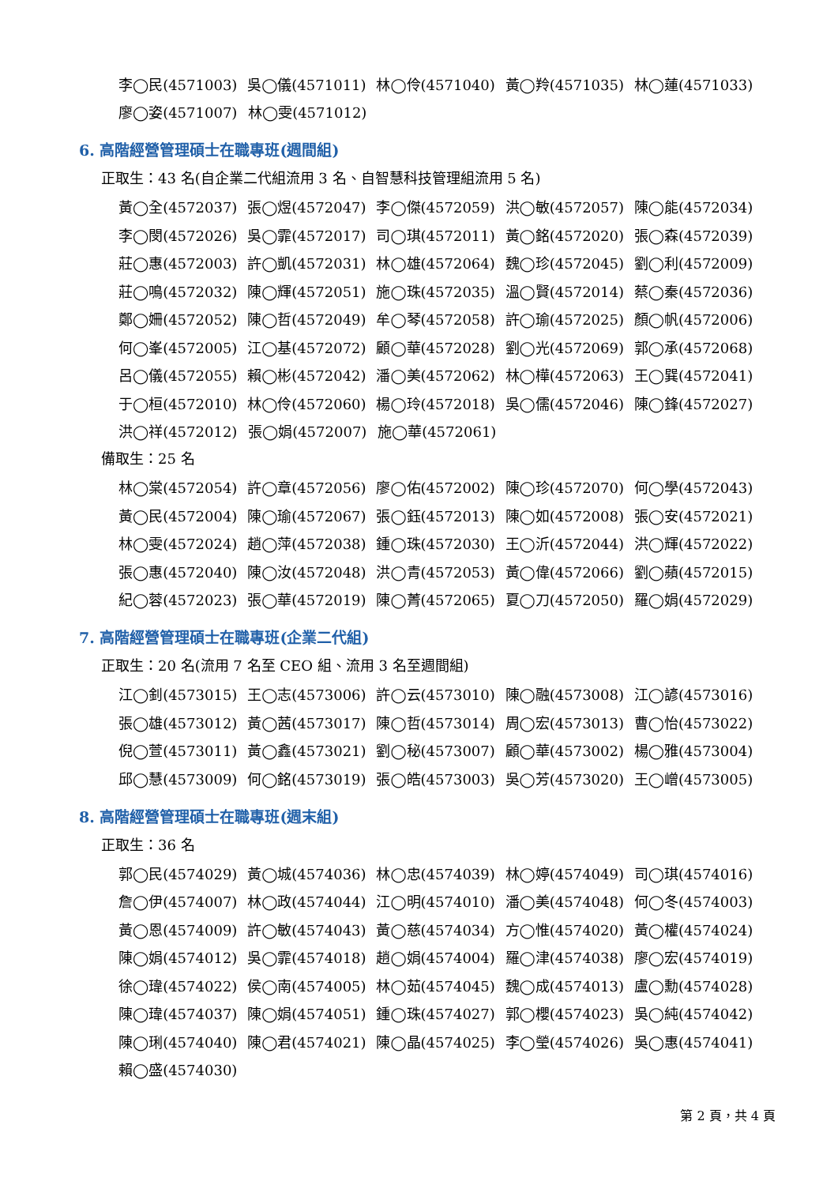李◯民(4571003) 吳◯儀(4571011) 林◯伶(4571040) 黃◯羚(4571035) 林◯蓮(4571033)
廖◯姿(4571007) 林◯雯(4571012)
6. 高階經營管理碩士在職專班(週間組)
正取生：43 名(自企業二代組流用 3 名、自智慧科技管理組流用 5 名)
黃◯全(4572037) 張◯煜(4572047) 李◯傑(4572059) 洪◯敏(4572057) 陳◯能(4572034)
李◯閔(4572026) 吳◯霏(4572017) 司◯琪(4572011) 黃◯銘(4572020) 張◯森(4572039)
莊◯惠(4572003) 許◯凱(4572031) 林◯雄(4572064) 魏◯珍(4572045) 劉◯利(4572009)
莊◯鳴(4572032) 陳◯輝(4572051) 施◯珠(4572035) 溫◯賢(4572014) 蔡◯秦(4572036)
鄭◯姍(4572052) 陳◯哲(4572049) 牟◯琴(4572058) 許◯瑜(4572025) 顏◯帆(4572006)
何◯峯(4572005) 江◯基(4572072) 顧◯華(4572028) 劉◯光(4572069) 郭◯承(4572068)
呂◯儀(4572055) 賴◯彬(4572042) 潘◯美(4572062) 林◯樺(4572063) 王◯巽(4572041)
于◯桓(4572010) 林◯伶(4572060) 楊◯玲(4572018) 吳◯儒(4572046) 陳◯鋒(4572027)
洪◯祥(4572012) 張◯娟(4572007) 施◯華(4572061)
備取生：25 名
林◯棠(4572054) 許◯章(4572056) 廖◯佑(4572002) 陳◯珍(4572070) 何◯學(4572043)
黃◯民(4572004) 陳◯瑜(4572067) 張◯鈺(4572013) 陳◯如(4572008) 張◯安(4572021)
林◯雯(4572024) 趙◯萍(4572038) 鍾◯珠(4572030) 王◯沂(4572044) 洪◯輝(4572022)
張◯惠(4572040) 陳◯汝(4572048) 洪◯青(4572053) 黃◯偉(4572066) 劉◯蘋(4572015)
紀◯蓉(4572023) 張◯華(4572019) 陳◯菁(4572065) 夏◯刀(4572050) 羅◯娟(4572029)
7. 高階經營管理碩士在職專班(企業二代組)
正取生：20 名(流用 7 名至 CEO 組、流用 3 名至週間組)
江◯釗(4573015) 王◯志(4573006) 許◯云(4573010) 陳◯融(4573008) 江◯諺(4573016)
張◯雄(4573012) 黃◯茜(4573017) 陳◯哲(4573014) 周◯宏(4573013) 曹◯怡(4573022)
倪◯萱(4573011) 黃◯鑫(4573021) 劉◯秘(4573007) 顧◯華(4573002) 楊◯雅(4573004)
邱◯慧(4573009) 何◯銘(4573019) 張◯皓(4573003) 吳◯芳(4573020) 王◯嶒(4573005)
8. 高階經營管理碩士在職專班(週末組)
正取生：36 名
郭◯民(4574029) 黃◯城(4574036) 林◯忠(4574039) 林◯婷(4574049) 司◯琪(4574016)
詹◯伊(4574007) 林◯政(4574044) 江◯明(4574010) 潘◯美(4574048) 何◯冬(4574003)
黃◯恩(4574009) 許◯敏(4574043) 黃◯慈(4574034) 方◯惟(4574020) 黃◯權(4574024)
陳◯娟(4574012) 吳◯霏(4574018) 趙◯娟(4574004) 羅◯津(4574038) 廖◯宏(4574019)
徐◯瑋(4574022) 侯◯南(4574005) 林◯茹(4574045) 魏◯成(4574013) 盧◯勳(4574028)
陳◯瑋(4574037) 陳◯娟(4574051) 鍾◯珠(4574027) 郭◯櫻(4574023) 吳◯純(4574042)
陳◯琍(4574040) 陳◯君(4574021) 陳◯晶(4574025) 李◯瑩(4574026) 吳◯惠(4574041)
賴◯盛(4574030)
第 2 頁，共 4 頁